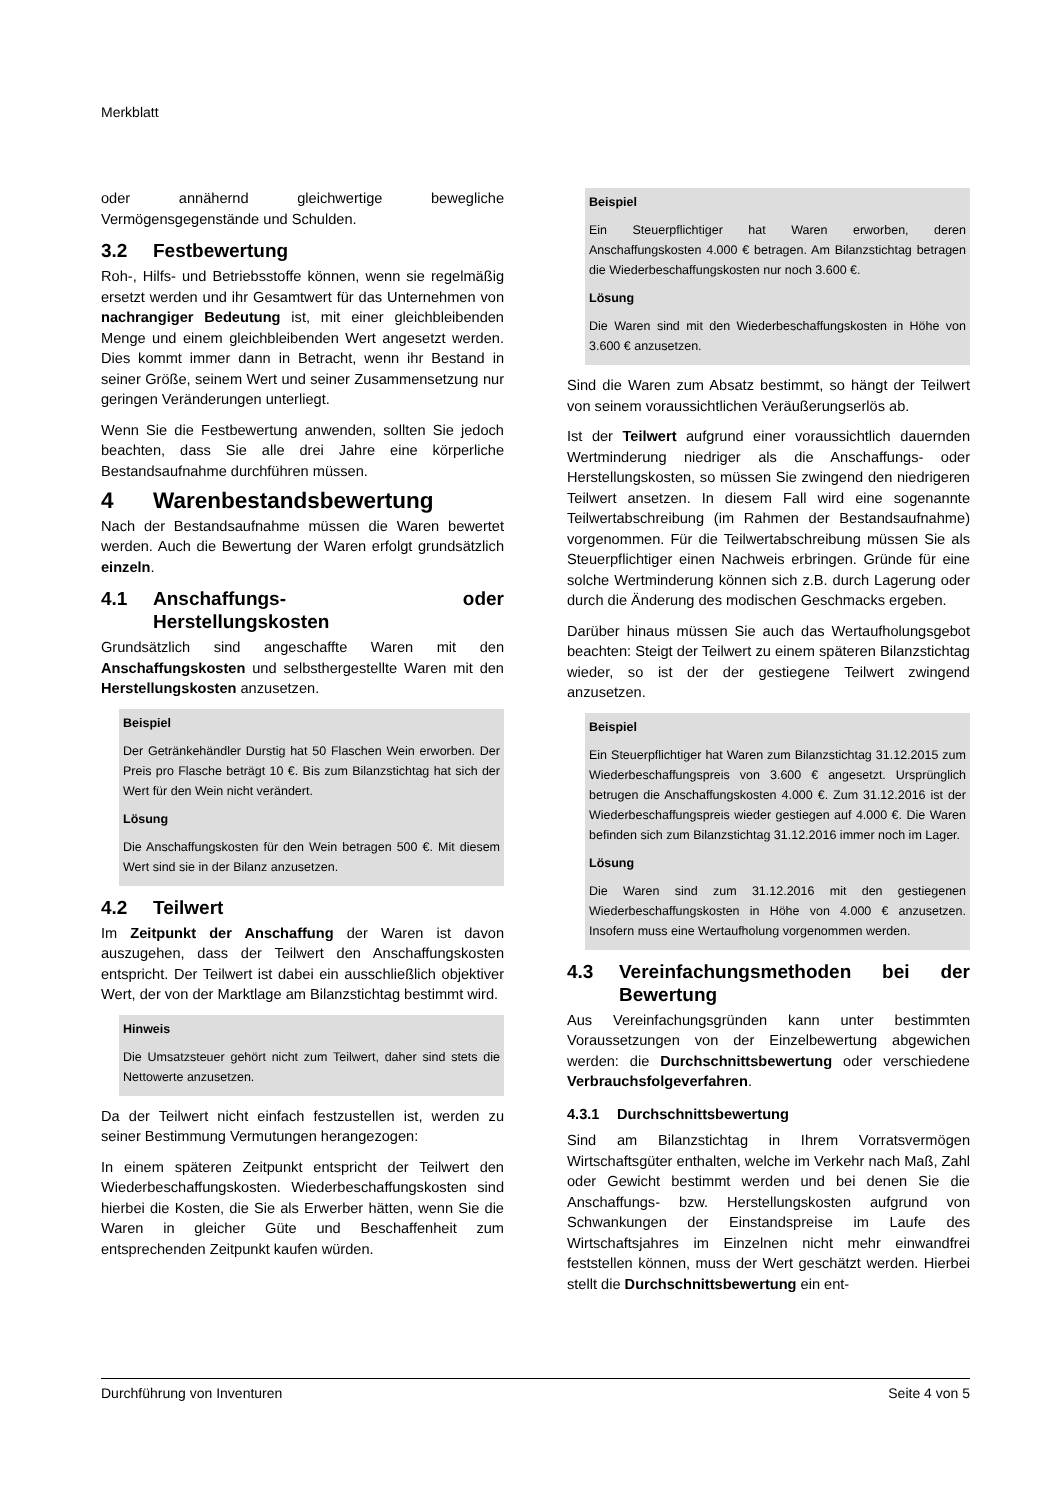Merkblatt
oder annähernd gleichwertige bewegliche Vermögensgegenstände und Schulden.
3.2 Festbewertung
Roh-, Hilfs- und Betriebsstoffe können, wenn sie regelmäßig ersetzt werden und ihr Gesamtwert für das Unternehmen von nachrangiger Bedeutung ist, mit einer gleichbleibenden Menge und einem gleichbleibenden Wert angesetzt werden. Dies kommt immer dann in Betracht, wenn ihr Bestand in seiner Größe, seinem Wert und seiner Zusammensetzung nur geringen Veränderungen unterliegt.
Wenn Sie die Festbewertung anwenden, sollten Sie jedoch beachten, dass Sie alle drei Jahre eine körperliche Bestandsaufnahme durchführen müssen.
4 Warenbestandsbewertung
Nach der Bestandsaufnahme müssen die Waren bewertet werden. Auch die Bewertung der Waren erfolgt grundsätzlich einzeln.
4.1 Anschaffungs- oder Herstellungskosten
Grundsätzlich sind angeschaffte Waren mit den Anschaffungskosten und selbsthergestellte Waren mit den Herstellungskosten anzusetzen.
Beispiel
Der Getränkehändler Durstig hat 50 Flaschen Wein erworben. Der Preis pro Flasche beträgt 10 €. Bis zum Bilanzstichtag hat sich der Wert für den Wein nicht verändert.
Lösung
Die Anschaffungskosten für den Wein betragen 500 €. Mit diesem Wert sind sie in der Bilanz anzusetzen.
4.2 Teilwert
Im Zeitpunkt der Anschaffung der Waren ist davon auszugehen, dass der Teilwert den Anschaffungskosten entspricht. Der Teilwert ist dabei ein ausschließlich objektiver Wert, der von der Marktlage am Bilanzstichtag bestimmt wird.
Hinweis
Die Umsatzsteuer gehört nicht zum Teilwert, daher sind stets die Nettowerte anzusetzen.
Da der Teilwert nicht einfach festzustellen ist, werden zu seiner Bestimmung Vermutungen herangezogen:
In einem späteren Zeitpunkt entspricht der Teilwert den Wiederbeschaffungskosten. Wiederbeschaffungskosten sind hierbei die Kosten, die Sie als Erwerber hätten, wenn Sie die Waren in gleicher Güte und Beschaffenheit zum entsprechenden Zeitpunkt kaufen würden.
Beispiel
Ein Steuerpflichtiger hat Waren erworben, deren Anschaffungskosten 4.000 € betragen. Am Bilanzstichtag betragen die Wiederbeschaffungskosten nur noch 3.600 €.
Lösung
Die Waren sind mit den Wiederbeschaffungskosten in Höhe von 3.600 € anzusetzen.
Sind die Waren zum Absatz bestimmt, so hängt der Teilwert von seinem voraussichtlichen Veräußerungserlös ab.
Ist der Teilwert aufgrund einer voraussichtlich dauernden Wertminderung niedriger als die Anschaffungs- oder Herstellungskosten, so müssen Sie zwingend den niedrigeren Teilwert ansetzen. In diesem Fall wird eine sogenannte Teilwertabschreibung (im Rahmen der Bestandsaufnahme) vorgenommen. Für die Teilwertabschreibung müssen Sie als Steuerpflichtiger einen Nachweis erbringen. Gründe für eine solche Wertminderung können sich z.B. durch Lagerung oder durch die Änderung des modischen Geschmacks ergeben.
Darüber hinaus müssen Sie auch das Wertaufholungsgebot beachten: Steigt der Teilwert zu einem späteren Bilanzstichtag wieder, so ist der der gestiegene Teilwert zwingend anzusetzen.
Beispiel
Ein Steuerpflichtiger hat Waren zum Bilanzstichtag 31.12.2015 zum Wiederbeschaffungspreis von 3.600 € angesetzt. Ursprünglich betrugen die Anschaffungskosten 4.000 €. Zum 31.12.2016 ist der Wiederbeschaffungspreis wieder gestiegen auf 4.000 €. Die Waren befinden sich zum Bilanzstichtag 31.12.2016 immer noch im Lager.
Lösung
Die Waren sind zum 31.12.2016 mit den gestiegenen Wiederbeschaffungskosten in Höhe von 4.000 € anzusetzen. Insofern muss eine Wertaufholung vorgenommen werden.
4.3 Vereinfachungsmethoden bei der Bewertung
Aus Vereinfachungsgründen kann unter bestimmten Voraussetzungen von der Einzelbewertung abgewichen werden: die Durchschnittsbewertung oder verschiedene Verbrauchsfolgeverfahren.
4.3.1 Durchschnittsbewertung
Sind am Bilanzstichtag in Ihrem Vorratsvermögen Wirtschaftsgüter enthalten, welche im Verkehr nach Maß, Zahl oder Gewicht bestimmt werden und bei denen Sie die Anschaffungs- bzw. Herstellungskosten aufgrund von Schwankungen der Einstandspreise im Laufe des Wirtschaftsjahres im Einzelnen nicht mehr einwandfrei feststellen können, muss der Wert geschätzt werden. Hierbei stellt die Durchschnittsbewertung ein ent-
Durchführung von Inventuren Seite 4 von 5